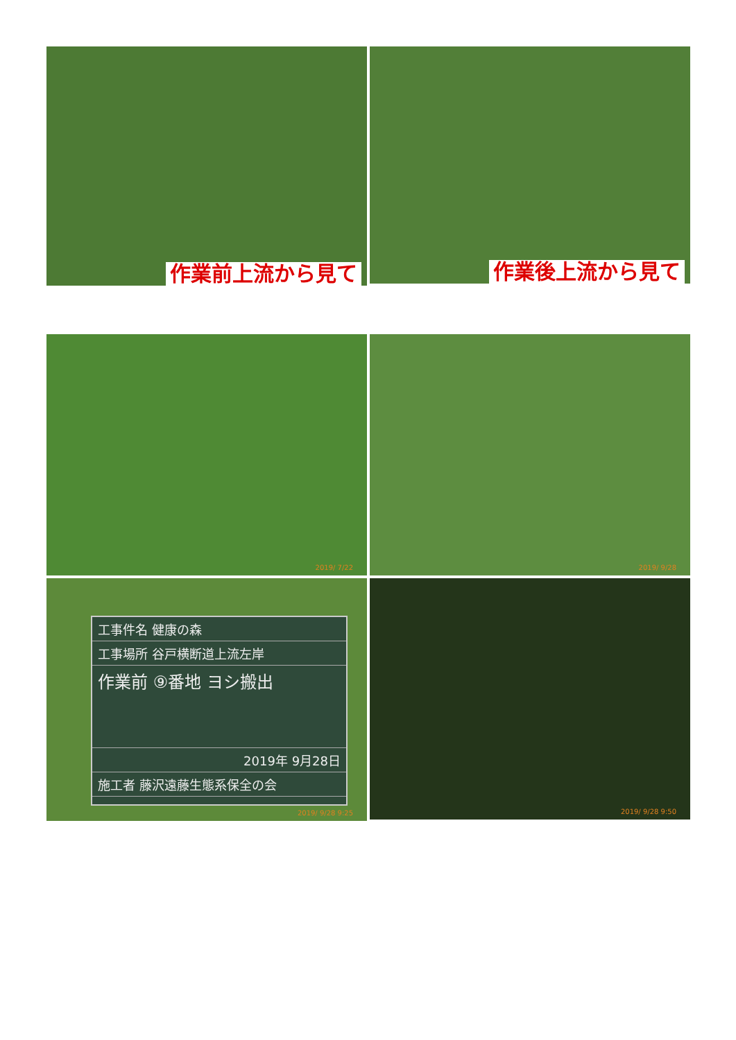作業前上流から見て
作業後上流から見て
2019/ 7/22
2019/ 9/28
工事件名 健康の森
工事場所 谷戸横断道上流左岸
作業前 ⑨番地 ヨシ搬出
2019年 9月28日
施工者 藤沢遠藤生態系保全の会
2019/ 9/28 9:25
2019/ 9/28 9:50